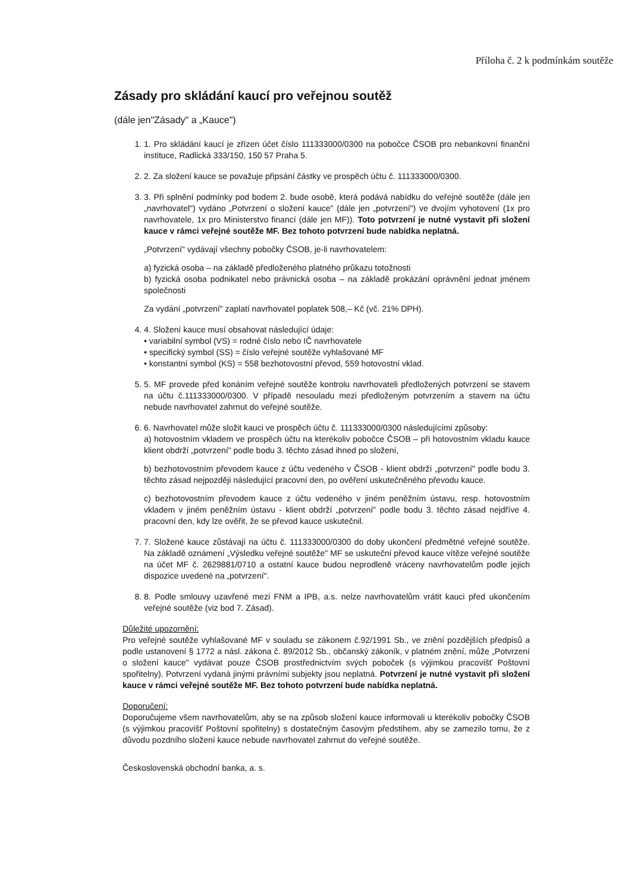Příloha č. 2 k podmínkám soutěže
Zásady pro skládání kaucí pro veřejnou soutěž
(dále jen"Zásady" a „Kauce")
1. 1. Pro skládání kaucí je zřízen účet číslo 111333000/0300 na pobočce ČSOB pro nebankovní finanční instituce, Radlická 333/150, 150 57 Praha 5.
2. 2. Za složení kauce se považuje připsání částky ve prospěch účtu č. 111333000/0300.
3. 3. Při splnění podmínky pod bodem 2. bude osobě, která podává nabídku do veřejné soutěže (dále jen „navrhovatel") vydáno „Potvrzení o složení kauce" (dále jen „potvrzení") ve dvojím vyhotovení (1x pro navrhovatele, 1x pro Ministerstvo financí (dále jen MF)). Toto potvrzení je nutné vystavit při složení kauce v rámci veřejné soutěže MF. Bez tohoto potvrzení bude nabídka neplatná.
„Potvrzení" vydávají všechny pobočky ČSOB, je-li navrhovatelem:
a) fyzická osoba – na základě předloženého platného průkazu totožnosti
b) fyzická osoba podnikatel nebo právnická osoba – na základě prokázání oprávnění jednat jménem společnosti
Za vydání „potvrzení" zaplatí navrhovatel poplatek 508,– Kč (vč. 21% DPH).
4. 4. Složení kauce musí obsahovat následující údaje:
• variabilní symbol (VS) = rodné číslo nebo IČ navrhovatele
• specifický symbol (SS) = číslo veřejné soutěže vyhlašované MF
• konstantní symbol (KS) = 558 bezhotovostní převod, 559 hotovostní vklad.
5. 5. MF provede před konáním veřejné soutěže kontrolu navrhovateli předložených potvrzení se stavem na účtu č.111333000/0300. V případě nesouladu mezi předloženým potvrzením a stavem na účtu nebude navrhovatel zahrnut do veřejné soutěže.
6. 6. Navrhovatel může složit kauci ve prospěch účtu č. 111333000/0300 následujícími způsoby:
a) hotovostním vkladem ve prospěch účtu na kterékoliv pobočce ČSOB – při hotovostním vkladu kauce klient obdrží „potvrzení" podle bodu 3. těchto zásad ihned po složení,
b) bezhotovostním převodem kauce z účtu vedeného v ČSOB - klient obdrží „potvrzení" podle bodu 3. těchto zásad nejpozději následující pracovní den, po ověření uskutečněného převodu kauce.
c) bezhotovostním převodem kauce z účtu vedeného v jiném peněžním ústavu, resp. hotovostním vkladem v jiném peněžním ústavu - klient obdrží „potvrzení" podle bodu 3. těchto zásad nejdříve 4. pracovní den, kdy lze ověřit, že se převod kauce uskutečnil.
7. 7. Složené kauce zůstávají na účtu č. 111333000/0300 do doby ukončení předmětné veřejné soutěže. Na základě oznámení „Výsledku veřejné soutěže" MF se uskuteční převod kauce vítěze veřejné soutěže na účet MF č. 2629881/0710 a ostatní kauce budou neprodleně vráceny navrhovatelům podle jejich dispozice uvedené na „potvrzení".
8. 8. Podle smlouvy uzavřené mezi FNM a IPB, a.s. nelze navrhovatelům vrátit kauci před ukončením veřejné soutěže (viz bod 7. Zásad).
Důležité upozornění:
Pro veřejné soutěže vyhlašované MF v souladu se zákonem č.92/1991 Sb., ve znění pozdějších předpisů a podle ustanovení § 1772 a násl. zákona č. 89/2012 Sb., občanský zákoník, v platném znění, může „Potvrzení o složení kauce" vydávat pouze ČSOB prostřednictvím svých poboček (s výjimkou pracovišť Poštovní spořitelny). Potvrzení vydaná jinými právními subjekty jsou neplatná. Potvrzení je nutné vystavit při složení kauce v rámci veřejné soutěže MF. Bez tohoto potvrzení bude nabídka neplatná.
Doporučení:
Doporučujeme všem navrhovatelům, aby se na způsob složení kauce informovali u kterékoliv pobočky ČSOB (s výjimkou pracovišť Poštovní spořitelny) s dostatečným časovým předstihem, aby se zamezilo tomu, že z důvodu pozdního složení kauce nebude navrhovatel zahrnut do veřejné soutěže.
Československá obchodní banka, a. s.